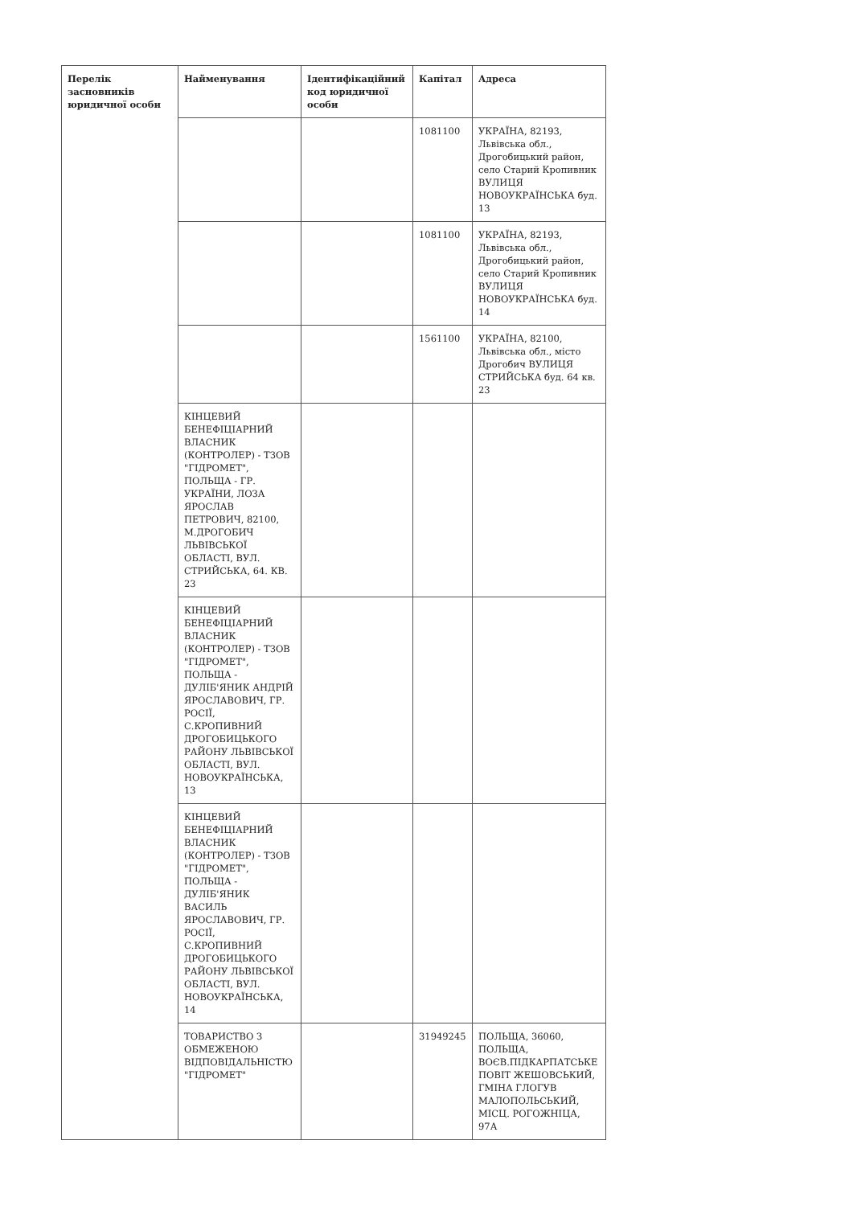| Перелік засновників юридичної особи | Найменування | Ідентифікаційний код юридичної особи | Капітал | Адреса |
| --- | --- | --- | --- | --- |
| | | | 1081100 | УКРАЇНА, 82193, Львівська обл., Дрогобицький район, село Старий Кропивник ВУЛИЦЯ НОВОУКРАЇНСЬКА буд. 13 |
| | | | 1081100 | УКРАЇНА, 82193, Львівська обл., Дрогобицький район, село Старий Кропивник ВУЛИЦЯ НОВОУКРАЇНСЬКА буд. 14 |
| | | | 1561100 | УКРАЇНА, 82100, Львівська обл., місто Дрогобич ВУЛИЦЯ СТРИЙСЬКА буд. 64 кв. 23 |
| | КІНЦЕВИЙ БЕНЕФІЦІАРНИЙ ВЛАСНИК (КОНТРОЛЕР) - ТЗОВ "ГІДРОМЕТ", ПОЛЬЩА - ГР. УКРАЇНИ, ЛОЗА ЯРОСЛАВ ПЕТРОВИЧ, 82100, М.ДРОГОБИЧ ЛЬВІВСЬКОЇ ОБЛАСТІ, ВУЛ. СТРИЙСЬКА, 64. КВ. 23 | | | |
| | КІНЦЕВИЙ БЕНЕФІЦІАРНИЙ ВЛАСНИК (КОНТРОЛЕР) - ТЗОВ "ГІДРОМЕТ", ПОЛЬЩА - ДУЛІБ'ЯНИК АНДРІЙ ЯРОСЛАВОВИЧ, ГР. РОСІЇ, С.КРОПИВНИЙ ДРОГОБИЦЬКОГО РАЙОНУ ЛЬВІВСЬКОЇ ОБЛАСТІ, ВУЛ. НОВОУКРАЇНСЬКА, 13 | | | |
| | КІНЦЕВИЙ БЕНЕФІЦІАРНИЙ ВЛАСНИК (КОНТРОЛЕР) - ТЗОВ "ГІДРОМЕТ", ПОЛЬЩА - ДУЛІБ'ЯНИК ВАСИЛЬ ЯРОСЛАВОВИЧ, ГР. РОСІЇ, С.КРОПИВНИЙ ДРОГОБИЦЬКОГО РАЙОНУ ЛЬВІВСЬКОЇ ОБЛАСТІ, ВУЛ. НОВОУКРАЇНСЬКА, 14 | | | |
| | ТОВАРИСТВО З ОБМЕЖЕНОЮ ВІДПОВІДАЛЬНІСТЮ "ГІДРОМЕТ" | | 31949245 | ПОЛЬЩА, 36060, ПОЛЬЩА, ВОЄВ.ПІДКАРПАТСЬКЕ ПОВІТ ЖЕШОВСЬКИЙ, ГМІНА ГЛОГУВ МАЛОПОЛЬСЬКИЙ, МІСЦ. РОГОЖНІЦА, 97А |